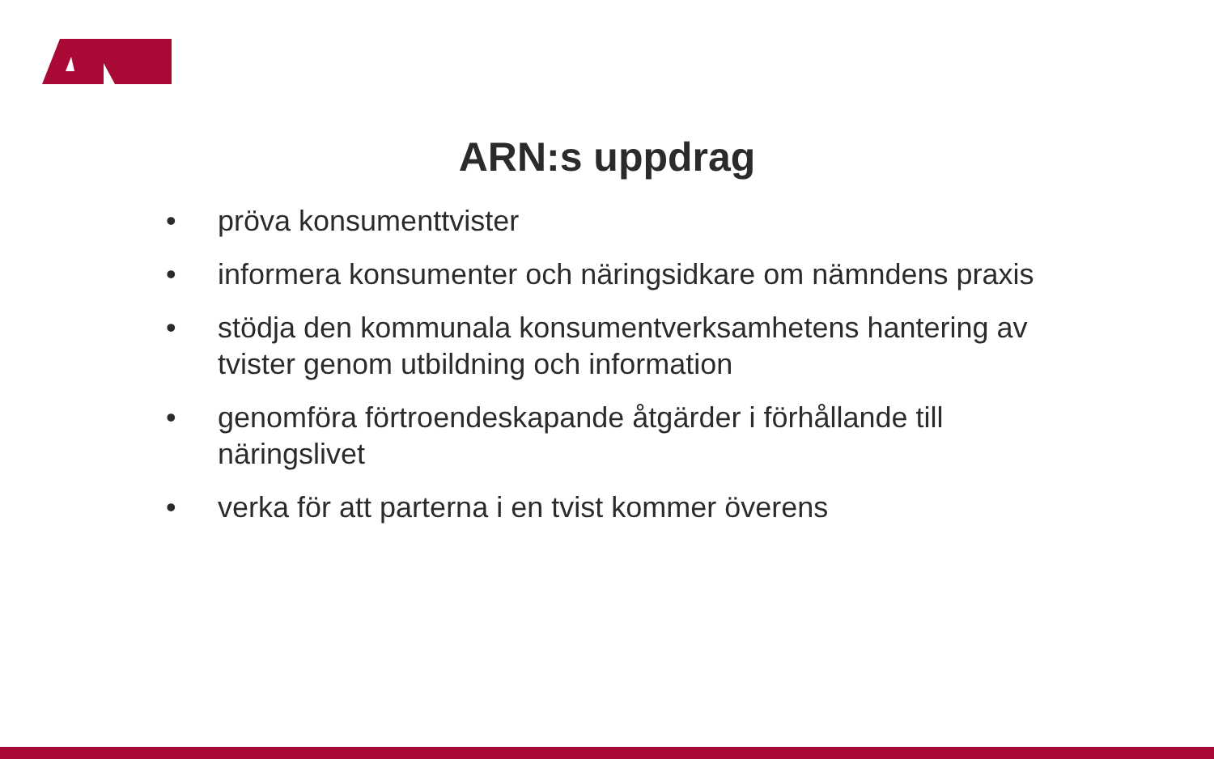ARN:s uppdrag
• pröva konsumenttvister
• informera konsumenter och näringsidkare om nämndens praxis
• stödja den kommunala konsumentverksamhetens hantering av tvister genom utbildning och information
• genomföra förtroendeskapande åtgärder i förhållande till näringslivet
• verka för att parterna i en tvist kommer överens